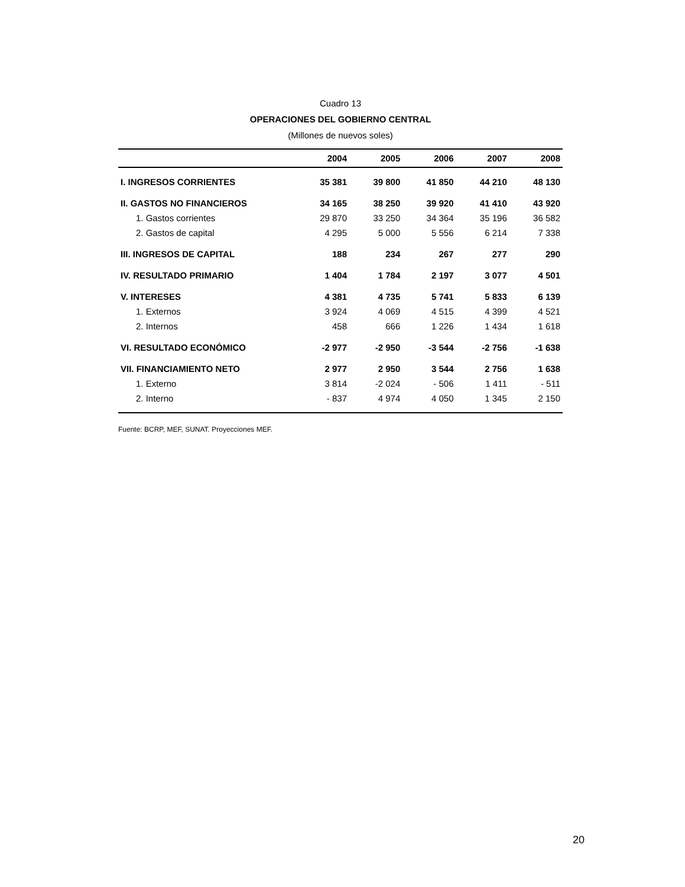Cuadro 13
OPERACIONES DEL GOBIERNO CENTRAL
(Millones de nuevos soles)
| | 2004 | 2005 | 2006 | 2007 | 2008 |
| --- | --- | --- | --- | --- | --- |
| I. INGRESOS CORRIENTES | 35 381 | 39 800 | 41 850 | 44 210 | 48 130 |
| II. GASTOS NO FINANCIEROS | 34 165 | 38 250 | 39 920 | 41 410 | 43 920 |
| 1. Gastos corrientes | 29 870 | 33 250 | 34 364 | 35 196 | 36 582 |
| 2. Gastos de capital | 4 295 | 5 000 | 5 556 | 6 214 | 7 338 |
| III. INGRESOS DE CAPITAL | 188 | 234 | 267 | 277 | 290 |
| IV. RESULTADO PRIMARIO | 1 404 | 1 784 | 2 197 | 3 077 | 4 501 |
| V. INTERESES | 4 381 | 4 735 | 5 741 | 5 833 | 6 139 |
| 1. Externos | 3 924 | 4 069 | 4 515 | 4 399 | 4 521 |
| 2. Internos | 458 | 666 | 1 226 | 1 434 | 1 618 |
| VI. RESULTADO ECONÓMICO | -2 977 | -2 950 | -3 544 | -2 756 | -1 638 |
| VII. FINANCIAMIENTO NETO | 2 977 | 2 950 | 3 544 | 2 756 | 1 638 |
| 1. Externo | 3 814 | -2 024 | - 506 | 1 411 | - 511 |
| 2. Interno | - 837 | 4 974 | 4 050 | 1 345 | 2 150 |
Fuente: BCRP, MEF, SUNAT. Proyecciones MEF.
20